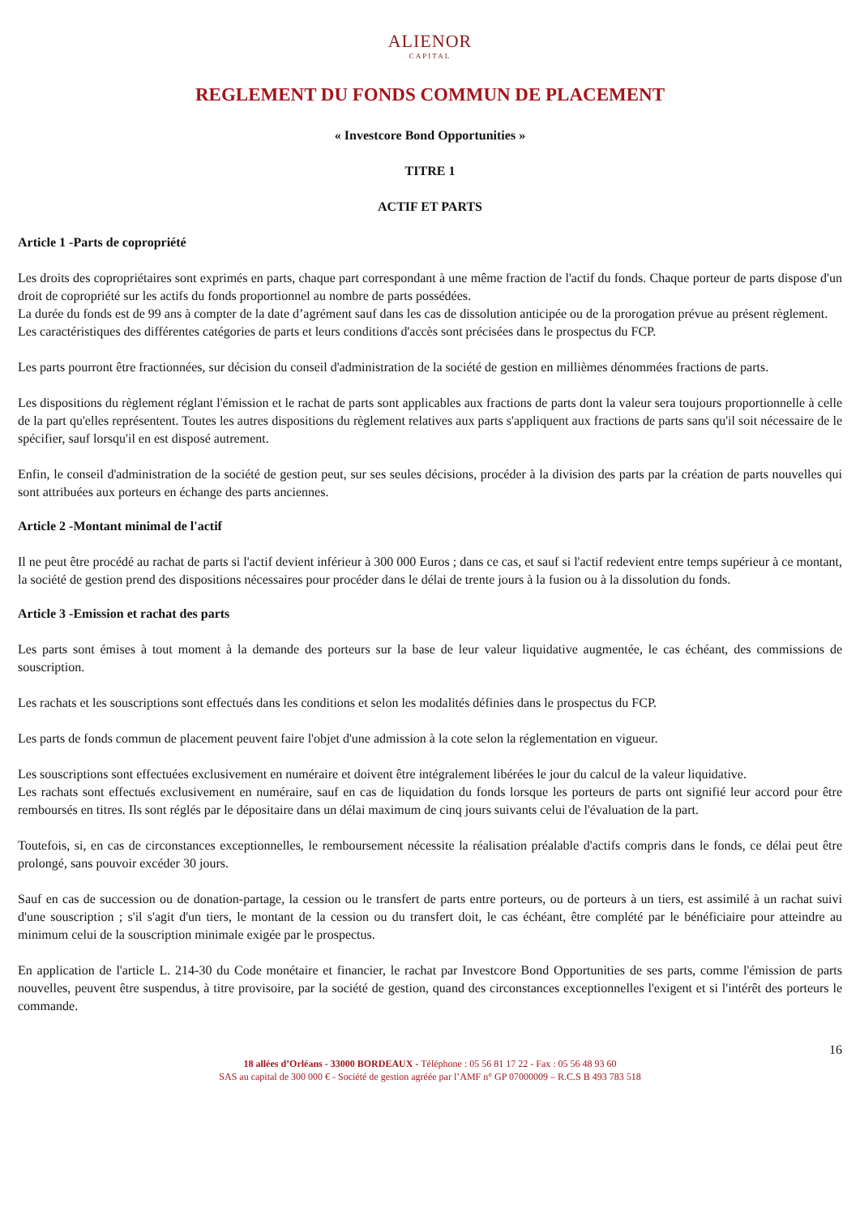ALIENOR
CAPITAL
REGLEMENT DU FONDS COMMUN DE PLACEMENT
« Investcore Bond Opportunities »
TITRE 1
ACTIF ET PARTS
Article 1 -Parts de copropriété
Les droits des copropriétaires sont exprimés en parts, chaque part correspondant à une même fraction de l'actif du fonds. Chaque porteur de parts dispose d'un droit de copropriété sur les actifs du fonds proportionnel au nombre de parts possédées.
La durée du fonds est de 99 ans à compter de la date d’agrément sauf dans les cas de dissolution anticipée ou de la prorogation prévue au présent règlement.
Les caractéristiques des différentes catégories de parts et leurs conditions d'accès sont précisées dans le prospectus du FCP.
Les parts pourront être fractionnées, sur décision du conseil d'administration de la société de gestion en millièmes dénommées fractions de parts.
Les dispositions du règlement réglant l'émission et le rachat de parts sont applicables aux fractions de parts dont la valeur sera toujours proportionnelle à celle de la part qu'elles représentent. Toutes les autres dispositions du règlement relatives aux parts s'appliquent aux fractions de parts sans qu'il soit nécessaire de le spécifier, sauf lorsqu'il en est disposé autrement.
Enfin, le conseil d'administration de la société de gestion peut, sur ses seules décisions, procéder à la division des parts par la création de parts nouvelles qui sont attribuées aux porteurs en échange des parts anciennes.
Article 2 -Montant minimal de l'actif
Il ne peut être procédé au rachat de parts si l'actif devient inférieur à 300 000 Euros ; dans ce cas, et sauf si l'actif redevient entre temps supérieur à ce montant, la société de gestion prend des dispositions nécessaires pour procéder dans le délai de trente jours à la fusion ou à la dissolution du fonds.
Article 3 -Emission et rachat des parts
Les parts sont émises à tout moment à la demande des porteurs sur la base de leur valeur liquidative augmentée, le cas échéant, des commissions de souscription.
Les rachats et les souscriptions sont effectués dans les conditions et selon les modalités définies dans le prospectus du FCP.
Les parts de fonds commun de placement peuvent faire l'objet d'une admission à la cote selon la réglementation en vigueur.
Les souscriptions sont effectuées exclusivement en numéraire et doivent être intégralement libérées le jour du calcul de la valeur liquidative.
Les rachats sont effectués exclusivement en numéraire, sauf en cas de liquidation du fonds lorsque les porteurs de parts ont signifié leur accord pour être remboursés en titres. Ils sont réglés par le dépositaire dans un délai maximum de cinq jours suivants celui de l'évaluation de la part.
Toutefois, si, en cas de circonstances exceptionnelles, le remboursement nécessite la réalisation préalable d'actifs compris dans le fonds, ce délai peut être prolongé, sans pouvoir excéder 30 jours.
Sauf en cas de succession ou de donation-partage, la cession ou le transfert de parts entre porteurs, ou de porteurs à un tiers, est assimilé à un rachat suivi d'une souscription ; s'il s'agit d'un tiers, le montant de la cession ou du transfert doit, le cas échéant, être complété par le bénéficiaire pour atteindre au minimum celui de la souscription minimale exigée par le prospectus.
En application de l'article L. 214-30 du Code monétaire et financier, le rachat par Investcore Bond Opportunities de ses parts, comme l'émission de parts nouvelles, peuvent être suspendus, à titre provisoire, par la société de gestion, quand des circonstances exceptionnelles l'exigent et si l'intérêt des porteurs le commande.
16
18 allées d’Orléans - 33000 BORDEAUX - Téléphone : 05 56 81 17 22 - Fax : 05 56 48 93 60
SAS au capital de 300 000 € - Société de gestion agréée par l’AMF n° GP 07000009 – R.C.S B 493 783 518